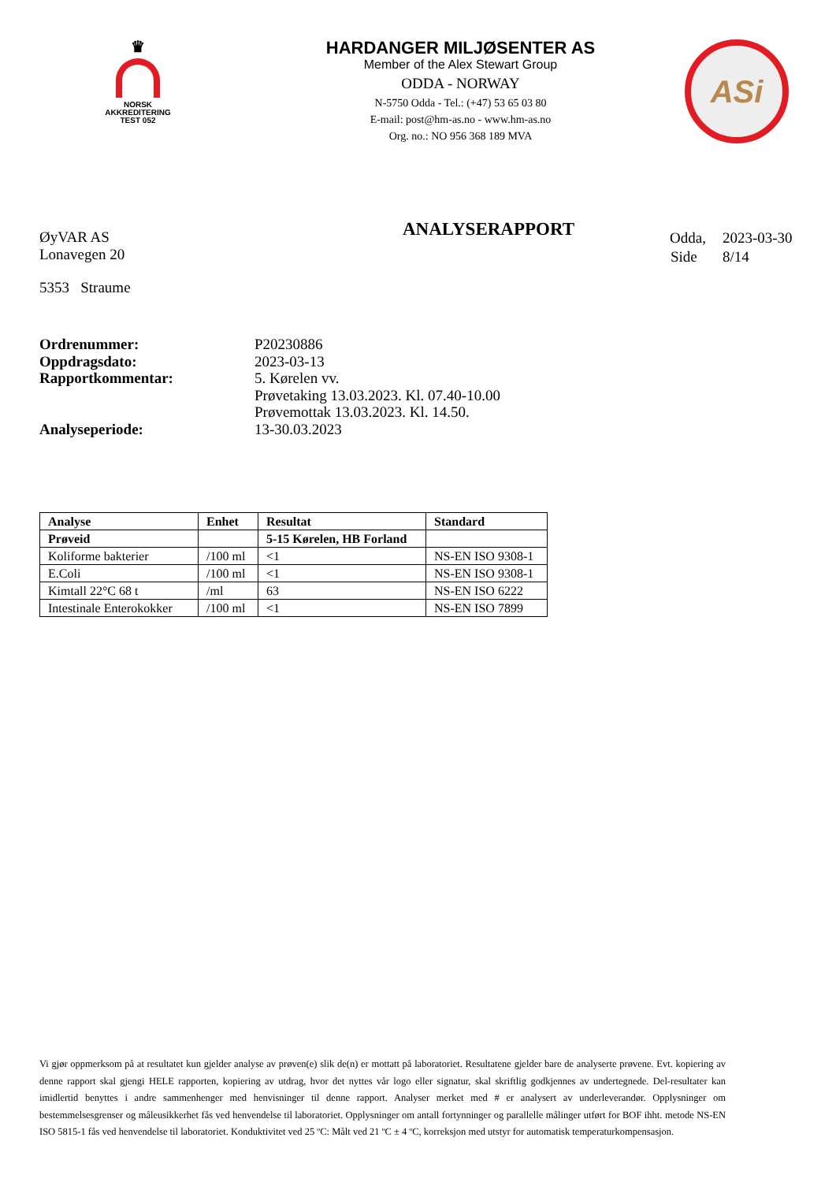♛
NORSK
AKKREDITERING
TEST 052
HARDANGER MILJØSENTER AS
Member of the Alex Stewart Group
ODDA - NORWAY
N-5750 Odda - Tel.: (+47) 53 65 03 80
E-mail: post@hm-as.no - www.hm-as.no
Org. no.: NO 956 368 189 MVA
ASi
ØyVAR AS
Lonavegen 20
5353 Straume
ANALYSERAPPORT
| Odda, | 2023-03-30 |
| Side | 8/14 |
| Ordrenummer: | P20230886 |
| Oppdragsdato: | 2023-03-13 |
| Rapportkommentar: | 5. Kørelen vv. Prøvetaking 13.03.2023. Kl. 07.40-10.00 Prøvemottak 13.03.2023. Kl. 14.50. |
| Analyseperiode: | 13-30.03.2023 |
| Analyse | Enhet | Resultat | Standard |
| --- | --- | --- | --- |
| Prøveid | | 5-15 Kørelen, HB Forland | |
| Koliforme bakterier | /100 ml | <1 | NS-EN ISO 9308-1 |
| E.Coli | /100 ml | <1 | NS-EN ISO 9308-1 |
| Kimtall 22°C 68 t | /ml | 63 | NS-EN ISO 6222 |
| Intestinale Enterokokker | /100 ml | <1 | NS-EN ISO 7899 |
Vi gjør oppmerksom på at resultatet kun gjelder analyse av prøven(e) slik de(n) er mottatt på laboratoriet. Resultatene gjelder bare de analyserte prøvene. Evt. kopiering av denne rapport skal gjengi HELE rapporten, kopiering av utdrag, hvor det nyttes vår logo eller signatur, skal skriftlig godkjennes av undertegnede. Del-resultater kan imidlertid benyttes i andre sammenhenger med henvisninger til denne rapport. Analyser merket med # er analysert av underleverandør. Opplysninger om bestemmelsesgrenser og måleusikkerhet fås ved henvendelse til laboratoriet. Opplysninger om antall fortynninger og parallelle målinger utført for BOF ihht. metode NS-EN ISO 5815-1 fås ved henvendelse til laboratoriet. Konduktivitet ved 25 ºC: Målt ved 21 ºC ± 4 ºC, korreksjon med utstyr for automatisk temperaturkompensasjon.